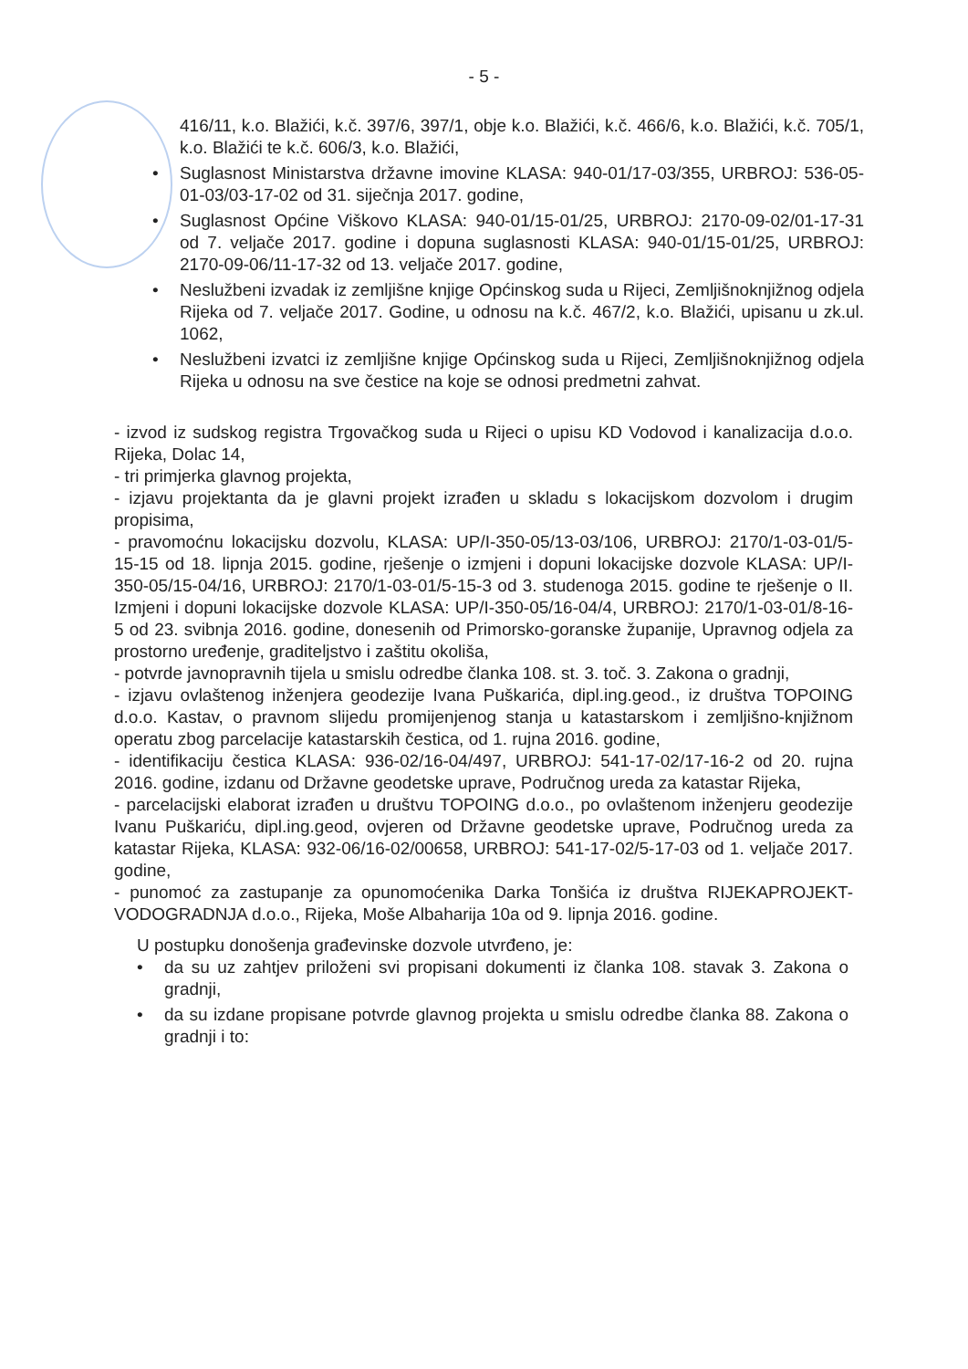- 5 -
416/11, k.o. Blažići, k.č. 397/6, 397/1, obje k.o. Blažići, k.č. 466/6, k.o. Blažići, k.č. 705/1, k.o. Blažići te k.č. 606/3, k.o. Blažići,
• Suglasnost Ministarstva državne imovine KLASA: 940-01/17-03/355, URBROJ: 536-05-01-03/03-17-02 od 31. siječnja 2017. godine,
• Suglasnost Općine Viškovo KLASA: 940-01/15-01/25, URBROJ: 2170-09-02/01-17-31 od 7. veljače 2017. godine i dopuna suglasnosti KLASA: 940-01/15-01/25, URBROJ: 2170-09-06/11-17-32 od 13. veljače 2017. godine,
• Neslužbeni izvadak iz zemljišne knjige Općinskog suda u Rijeci, Zemljišnoknjižnog odjela Rijeka od 7. veljače 2017. Godine, u odnosu na k.č. 467/2, k.o. Blažići, upisanu u zk.ul. 1062,
• Neslužbeni izvatci iz zemljišne knjige Općinskog suda u Rijeci, Zemljišnoknjižnog odjela Rijeka u odnosu na sve čestice na koje se odnosi predmetni zahvat.
- izvod iz sudskog registra Trgovačkog suda u Rijeci o upisu KD Vodovod i kanalizacija d.o.o. Rijeka, Dolac 14,
- tri primjerka glavnog projekta,
- izjavu projektanta da je glavni projekt izrađen u skladu s lokacijskom dozvolom i drugim propisima,
- pravomoćnu lokacijsku dozvolu, KLASA: UP/I-350-05/13-03/106, URBROJ: 2170/1-03-01/5-15-15 od 18. lipnja 2015. godine, rješenje o izmjeni i dopuni lokacijske dozvole KLASA: UP/I-350-05/15-04/16, URBROJ: 2170/1-03-01/5-15-3 od 3. studenoga 2015. godine te rješenje o II. Izmjeni i dopuni lokacijske dozvole KLASA: UP/I-350-05/16-04/4, URBROJ: 2170/1-03-01/8-16-5 od 23. svibnja 2016. godine, donesenih od Primorsko-goranske županije, Upravnog odjela za prostorno uređenje, graditeljstvo i zaštitu okoliša,
- potvrde javnopravnih tijela u smislu odredbe članka 108. st. 3. toč. 3. Zakona o gradnji,
- izjavu ovlaštenog inženjera geodezije Ivana Puškarića, dipl.ing.geod., iz društva TOPOING d.o.o. Kastav, o pravnom slijedu promijenjenog stanja u katastarskom i zemljišno-knjižnom operatu zbog parcelacije katastarskih čestica, od 1. rujna 2016. godine,
- identifikaciju čestica KLASA: 936-02/16-04/497, URBROJ: 541-17-02/17-16-2 od 20. rujna 2016. godine, izdanu od Državne geodetske uprave, Područnog ureda za katastar Rijeka,
- parcelacijski elaborat izrađen u društvu TOPOING d.o.o., po ovlaštenom inženjeru geodezije Ivanu Puškariću, dipl.ing.geod, ovjeren od Državne geodetske uprave, Područnog ureda za katastar Rijeka, KLASA: 932-06/16-02/00658, URBROJ: 541-17-02/5-17-03 od 1. veljače 2017. godine,
- punomoć za zastupanje za opunomoćenika Darka Tonšića iz društva RIJEKAPROJEKT-VODOGRADNJA d.o.o., Rijeka, Moše Albaharija 10a od 9. lipnja 2016. godine.
U postupku donošenja građevinske dozvole utvrđeno, je:
• da su uz zahtjev priloženi svi propisani dokumenti iz članka 108. stavak 3. Zakona o gradnji,
• da su izdane propisane potvrde glavnog projekta u smislu odredbe članka 88. Zakona o gradnji i to: